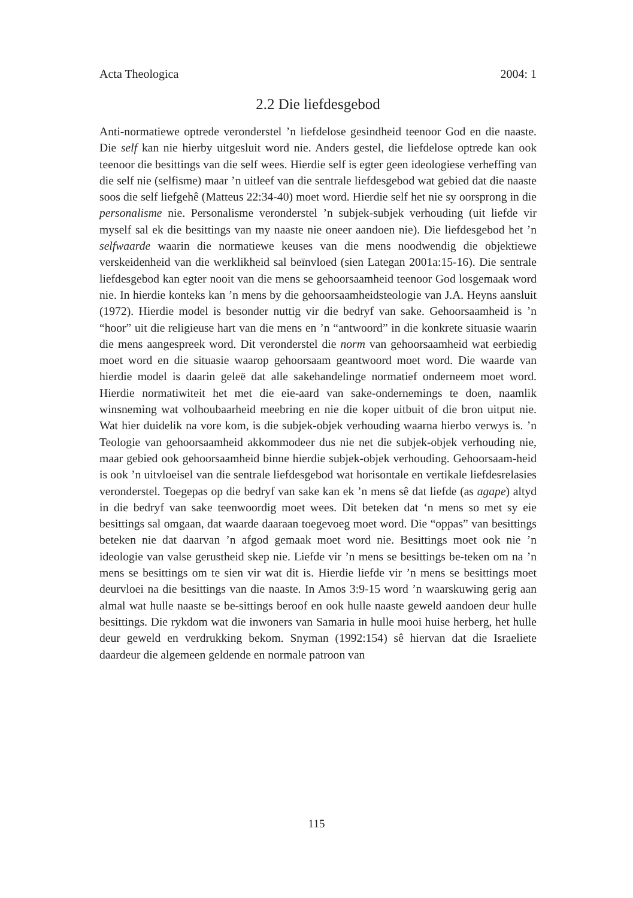Acta Theologica 2004: 1
2.2 Die liefdesgebod
Anti-normatiewe optrede veronderstel ’n liefdelose gesindheid teenoor God en die naaste. Die self kan nie hierby uitgesluit word nie. Anders gestel, die liefdelose optrede kan ook teenoor die besittings van die self wees. Hierdie self is egter geen ideologiese verheffing van die self nie (selfisme) maar ’n uitleef van die sentrale liefdesgebod wat gebied dat die naaste soos die self liefgehê (Matteus 22:34-40) moet word. Hierdie self het nie sy oorsprong in die personalisme nie. Personalisme veronderstel ’n subjek-subjek verhouding (uit liefde vir myself sal ek die besittings van my naaste nie oneer aandoen nie). Die liefdesgebod het ’n selfwaarde waarin die normatiewe keuses van die mens noodwendig die objektiewe verskeidenheid van die werklikheid sal beïnvloed (sien Lategan 2001a:15-16). Die sentrale liefdesgebod kan egter nooit van die mens se gehoorsaamheid teenoor God losgemaak word nie. In hierdie konteks kan ’n mens by die gehoorsaamheidsteologie van J.A. Heyns aansluit (1972). Hierdie model is besonder nuttig vir die bedryf van sake. Gehoorsaamheid is ’n “hoor” uit die religieuse hart van die mens en ’n “antwoord” in die konkrete situasie waarin die mens aangespreek word. Dit veronderstel die norm van gehoorsaamheid wat eerbiedig moet word en die situasie waarop gehoorsaam geantwoord moet word. Die waarde van hierdie model is daarin geleë dat alle sakehandelinge normatief onderneem moet word. Hierdie normatiwiteit het met die eie-aard van sake-ondernemings te doen, naamlik winsneming wat volhoubaarheid meebring en nie die koper uitbuit of die bron uitput nie. Wat hier duidelik na vore kom, is die subjek-objek verhouding waarna hierbo verwys is. ’n Teologie van gehoorsaamheid akkommodeer dus nie net die subjek-objek verhouding nie, maar gebied ook gehoorsaamheid binne hierdie subjek-objek verhouding. Gehoorsaam-heid is ook ’n uitvloeisel van die sentrale liefdesgebod wat horisontale en vertikale liefdesrelasies veronderstel. Toegepas op die bedryf van sake kan ek ’n mens sê dat liefde (as agape) altyd in die bedryf van sake teenwoordig moet wees. Dit beteken dat ‘n mens so met sy eie besittings sal omgaan, dat waarde daaraan toegevoeg moet word. Die “oppas” van besittings beteken nie dat daarvan ’n afgod gemaak moet word nie. Besittings moet ook nie ’n ideologie van valse gerustheid skep nie. Liefde vir ’n mens se besittings be-teken om na ’n mens se besittings om te sien vir wat dit is. Hierdie liefde vir ’n mens se besittings moet deurvloei na die besittings van die naaste. In Amos 3:9-15 word ’n waarskuwing gerig aan almal wat hulle naaste se be-sittings beroof en ook hulle naaste geweld aandoen deur hulle besittings. Die rykdom wat die inwoners van Samaria in hulle mooi huise herberg, het hulle deur geweld en verdrukking bekom. Snyman (1992:154) sê hiervan dat die Israeliete daardeur die algemeen geldende en normale patroon van
115